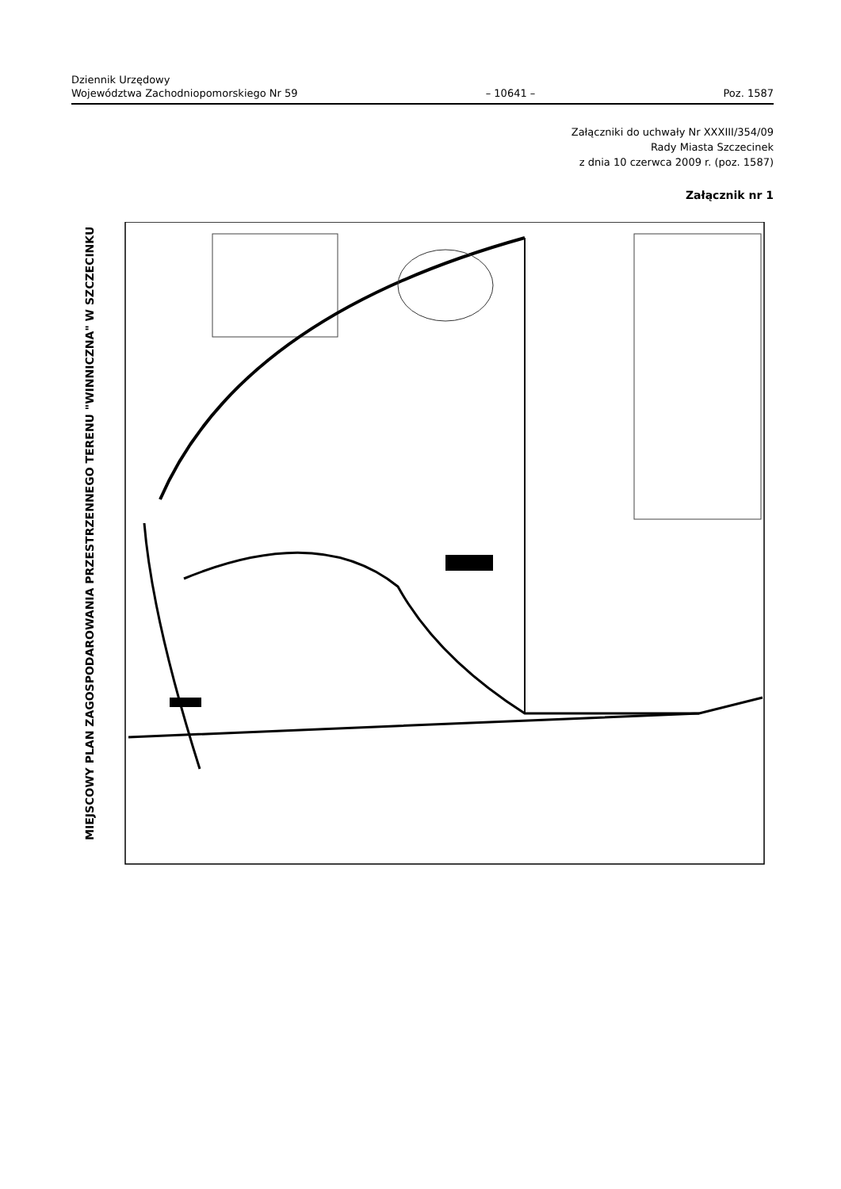Dziennik Urzędowy
Województwa Zachodniopomorskiego Nr 59
– 10641 –
Poz. 1587
Załączniki do uchwały Nr XXXIII/354/09
Rady Miasta Szczecinek
z dnia 10 czerwca 2009 r. (poz. 1587)
Załącznik nr 1
MIEJSCOWY PLAN ZAGOSPODAROWANIA PRZESTRZENNEGO TERENU "WINNICZNA" W SZCZECINKU